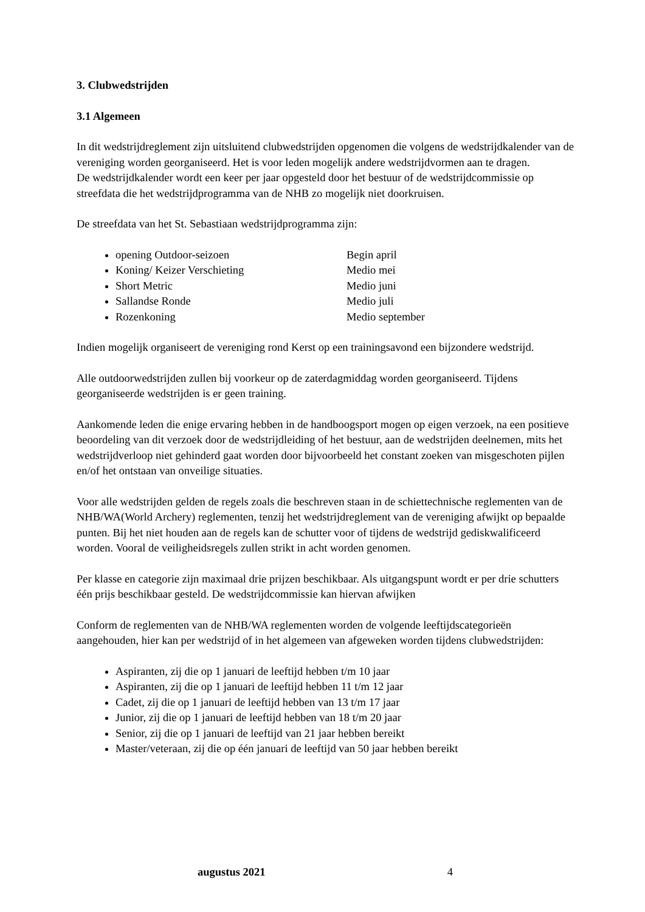3. Clubwedstrijden
3.1 Algemeen
In dit wedstrijdreglement zijn uitsluitend clubwedstrijden opgenomen die volgens de wedstrijdkalender van de vereniging worden georganiseerd. Het is voor leden mogelijk andere wedstrijdvormen aan te dragen.
De wedstrijdkalender wordt een keer per jaar opgesteld door het bestuur of de wedstrijdcommissie op streefdata die het wedstrijdprogramma van de NHB zo mogelijk niet doorkruisen.
De streefdata van het St. Sebastiaan wedstrijdprogramma zijn:
opening Outdoor-seizoen Begin april
Koning/ Keizer Verschieting Medio mei
Short Metric Medio juni
Sallandse Ronde Medio juli
Rozenkoning Medio september
Indien mogelijk organiseert de vereniging rond Kerst op een trainingsavond een bijzondere wedstrijd.
Alle outdoorwedstrijden zullen bij voorkeur op de zaterdagmiddag worden georganiseerd. Tijdens georganiseerde wedstrijden is er geen training.
Aankomende leden die enige ervaring hebben in de handboogsport mogen op eigen verzoek, na een positieve beoordeling van dit verzoek door de wedstrijdleiding of het bestuur, aan de wedstrijden deelnemen, mits het wedstrijdverloop niet gehinderd gaat worden door bijvoorbeeld het constant zoeken van misgeschoten pijlen en/of het ontstaan van onveilige situaties.
Voor alle wedstrijden gelden de regels zoals die beschreven staan in de schiettechnische reglementen van de NHB/WA(World Archery) reglementen, tenzij het wedstrijdreglement van de vereniging afwijkt op bepaalde punten. Bij het niet houden aan de regels kan de schutter voor of tijdens de wedstrijd gediskwalificeerd worden. Vooral de veiligheidsregels zullen strikt in acht worden genomen.
Per klasse en categorie zijn maximaal drie prijzen beschikbaar. Als uitgangspunt wordt er per drie schutters één prijs beschikbaar gesteld. De wedstrijdcommissie kan hiervan afwijken
Conform de reglementen van de NHB/WA reglementen worden de volgende leeftijdscategorieën aangehouden, hier kan per wedstrijd of in het algemeen van afgeweken worden tijdens clubwedstrijden:
Aspiranten, zij die op 1 januari de leeftijd hebben t/m 10 jaar
Aspiranten, zij die op 1 januari de leeftijd hebben 11 t/m 12 jaar
Cadet, zij die op 1 januari de leeftijd hebben van 13 t/m 17 jaar
Junior, zij die op 1 januari de leeftijd hebben van 18 t/m 20 jaar
Senior, zij die op 1 januari de leeftijd van 21 jaar hebben bereikt
Master/veteraan, zij die op één januari de leeftijd van 50 jaar hebben bereikt
augustus 2021 4